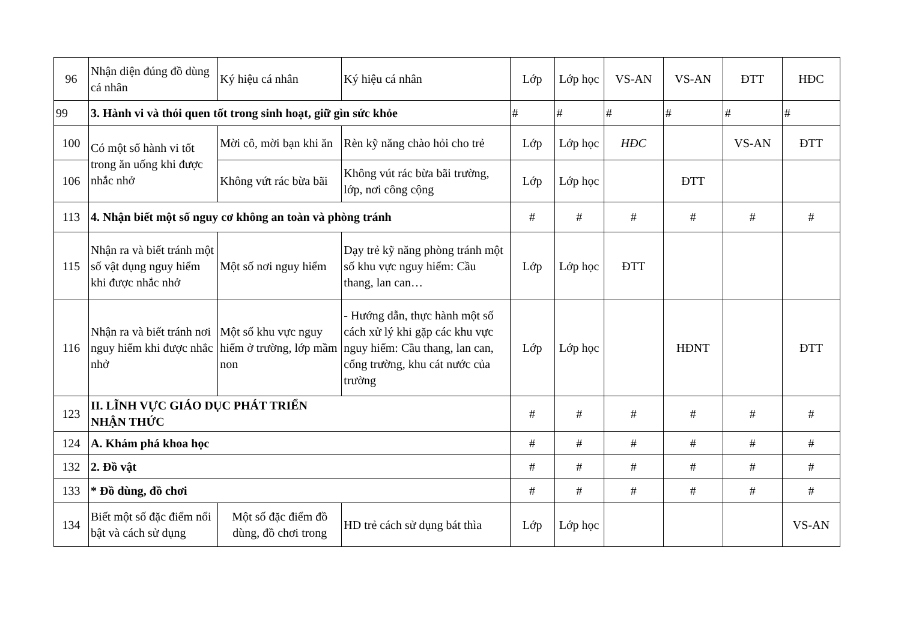| 96 | Nhận diện đúng đồ dùng cá nhân | Ký hiệu cá nhân | Ký hiệu cá nhân | Lớp | Lớp học | VS-AN | VS-AN | ĐTT | HĐC |
| 99 | 3. Hành vi và thói quen tốt trong sinh hoạt, giữ gìn sức khỏe | | | # | # | # | # | # | # |
| 100 | Có một số hành vi tốt trong ăn uống khi được nhắc nhở | Mời cô, mời bạn khi ăn | Rèn kỹ năng chào hỏi cho trẻ | Lớp | Lớp học | HĐC | | VS-AN | ĐTT |
| 106 | | Không vứt rác bừa bãi | Không vút rác bừa bãi trường, lớp, nơi công cộng | Lớp | Lớp học | | ĐTT | | |
| 113 | 4. Nhận biết một số nguy cơ không an toàn và phòng tránh | | | # | # | # | # | # | # |
| 115 | Nhận ra và biết tránh một số vật dụng nguy hiểm khi được nhắc nhở | Một số nơi nguy hiểm | Dạy trẻ kỹ năng phòng tránh một số khu vực nguy hiểm: Cầu thang, lan can… | Lớp | Lớp học | ĐTT | | | |
| 116 | Nhận ra và biết tránh nơi nguy hiểm khi được nhắc nhở | Một số khu vực nguy hiểm ở trường, lớp mầm non | - Hướng dẫn, thực hành một số cách xử lý khi gặp các khu vực nguy hiểm: Cầu thang, lan can, cổng trường, khu cát nước của trường | Lớp | Lớp học | | HĐNT | | ĐTT |
| 123 | II. LĨNH VỰC GIÁO DỤC PHÁT TRIỂN NHẬN THỨC | | | # | # | # | # | # | # |
| 124 | A. Khám phá khoa học | | | # | # | # | # | # | # |
| 132 | 2. Đồ vật | | | # | # | # | # | # | # |
| 133 | * Đồ dùng, đồ chơi | | | # | # | # | # | # | # |
| 134 | Biết một số đặc điểm nổi bật và cách sử dụng | Một số đặc điểm đồ dùng, đồ chơi trong | HD trẻ cách sử dụng bát thìa | Lớp | Lớp học | | | | VS-AN |